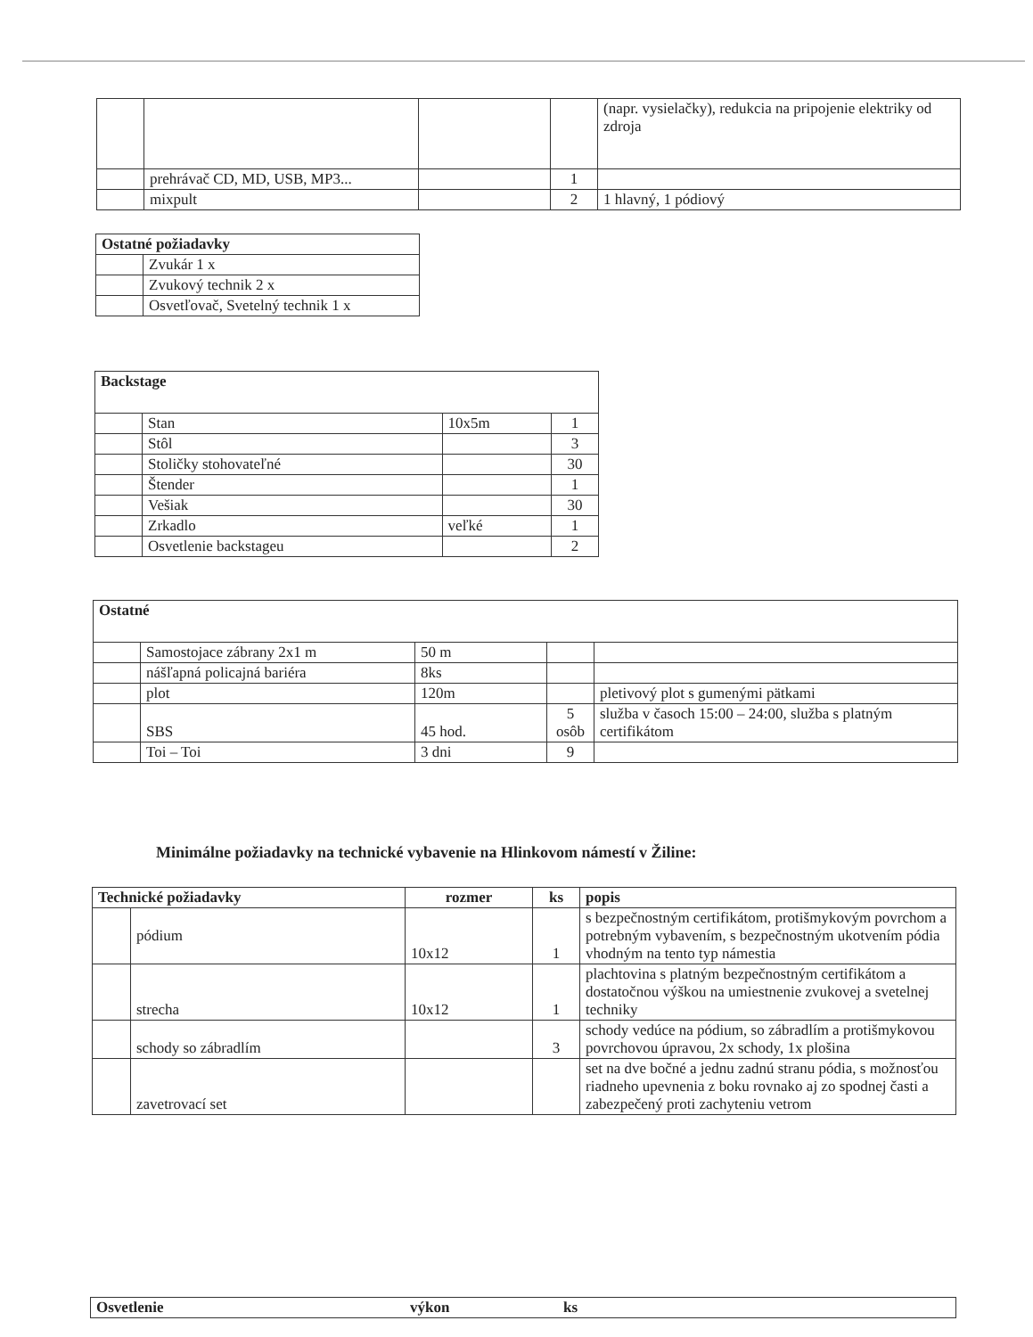| | | | | (napr. vysielačky), redukcia na pripojenie elektriky od zdroja |
| | prehrávač CD, MD, USB, MP3... | | 1 | |
| | mixpult | | 2 | 1 hlavný, 1 pódiový |
| Ostatné požiadavky | |
| --- | --- |
| | Zvukár 1 x |
| | Zvukový technik 2 x |
| | Osvetľovač, Svetelný technik 1 x |
| Backstage | | | |
| --- | --- | --- | --- |
| | Stan | 10x5m | 1 |
| | Stôl | | 3 |
| | Stoličky stohovateľné | | 30 |
| | Štender | | 1 |
| | Vešiak | | 30 |
| | Zrkadlo | veľké | 1 |
| | Osvetlenie backstageu | | 2 |
| Ostatné | | | | |
| --- | --- | --- | --- | --- |
| | Samostojace zábrany 2x1 m | 50 m | | |
| | nášľapná policajná bariéra | 8ks | | |
| | plot | 120m | | pletivový plot s gumenými pätkami |
| | SBS | 45 hod. | 5 osôb | služba v časoch 15:00 – 24:00, služba s platným certifikátom |
| | Toi – Toi | 3 dni | 9 | |
Minimálne požiadavky na technické vybavenie na Hlinkovom námestí v Žiline:
| Technické požiadavky | | rozmer | ks | popis |
| --- | --- | --- | --- | --- |
| | pódium | 10x12 | 1 | s bezpečnostným certifikátom, protišmykovým povrchom a potrebným vybavením, s bezpečnostným ukotvením pódia vhodným na tento typ námestia |
| | strecha | 10x12 | 1 | plachtovina s platným bezpečnostným certifikátom a dostatočnou výškou na umiestnenie zvukovej a svetelnej techniky |
| | schody so zábradlím | | 3 | schody vedúce na pódium, so zábradlím a protišmykovou povrchovou úpravou, 2x schody, 1x plošina |
| | zavetrovací set | | | set na dve bočné a jednu zadnú stranu pódia, s možnosťou riadneho upevnenia z boku rovnako aj zo spodnej časti a zabezpečený proti zachyteniu vetrom |
| Osvetlenie | výkon | ks |
| --- | --- | --- |